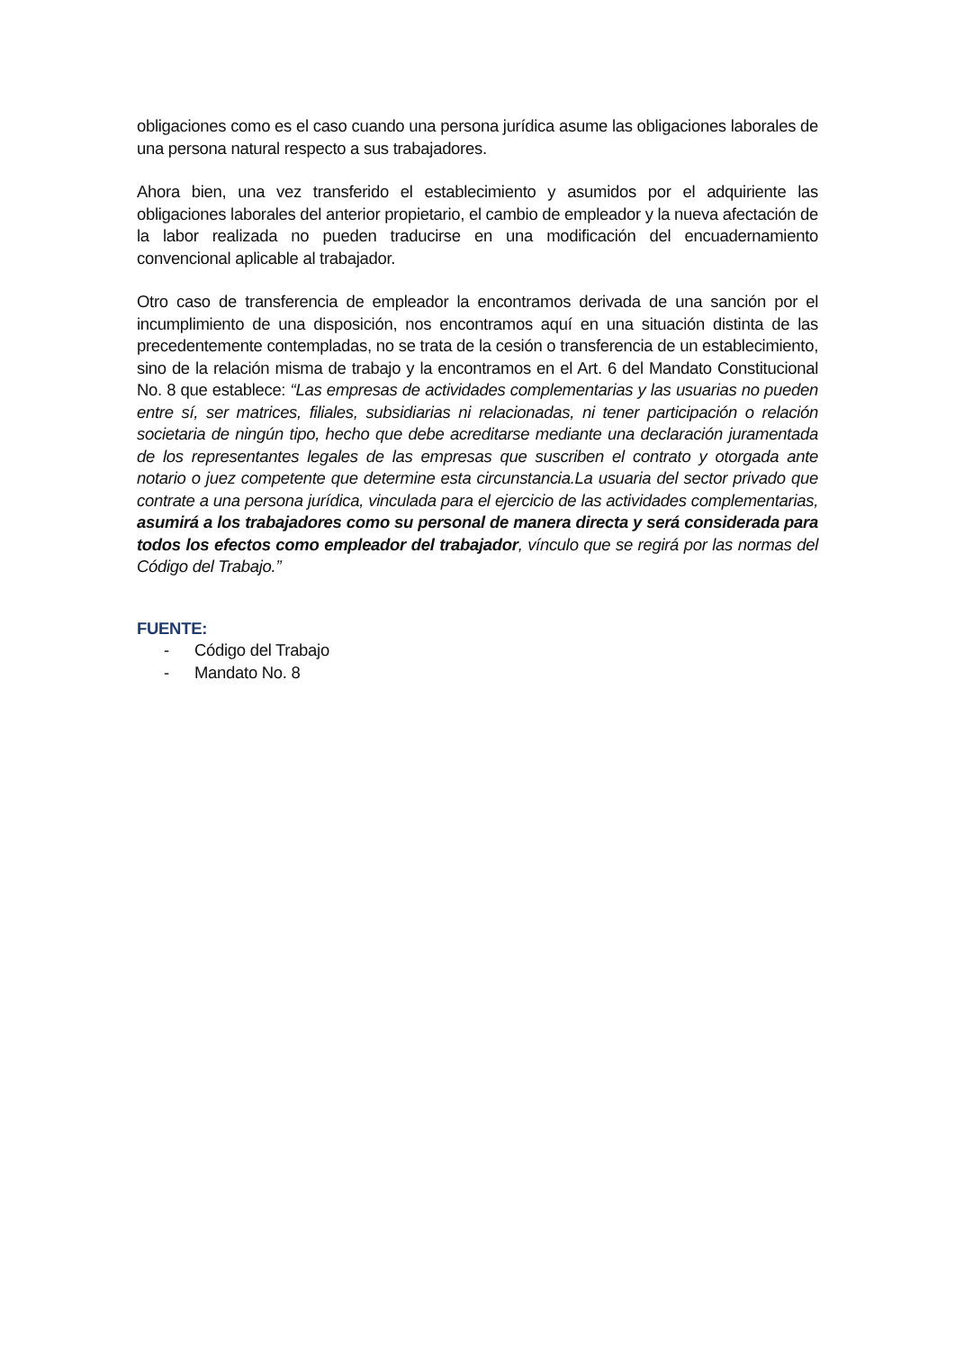obligaciones como es el caso cuando una persona jurídica asume las obligaciones laborales de una persona natural respecto a sus trabajadores.
Ahora bien, una vez transferido el establecimiento y asumidos por el adquiriente las obligaciones laborales del anterior propietario, el cambio de empleador y la nueva afectación de la labor realizada no pueden traducirse en una modificación del encuadernamiento convencional aplicable al trabajador.
Otro caso de transferencia de empleador la encontramos derivada de una sanción por el incumplimiento de una disposición, nos encontramos aquí en una situación distinta de las precedentemente contempladas, no se trata de la cesión o transferencia de un establecimiento, sino de la relación misma de trabajo y la encontramos en el Art. 6 del Mandato Constitucional No. 8 que establece: “Las empresas de actividades complementarias y las usuarias no pueden entre sí, ser matrices, filiales, subsidiarias ni relacionadas, ni tener participación o relación societaria de ningún tipo, hecho que debe acreditarse mediante una declaración juramentada de los representantes legales de las empresas que suscriben el contrato y otorgada ante notario o juez competente que determine esta circunstancia.La usuaria del sector privado que contrate a una persona jurídica, vinculada para el ejercicio de las actividades complementarias, asumirá a los trabajadores como su personal de manera directa y será considerada para todos los efectos como empleador del trabajador, vínculo que se regirá por las normas del Código del Trabajo.”
FUENTE:
- Código del Trabajo
- Mandato No. 8